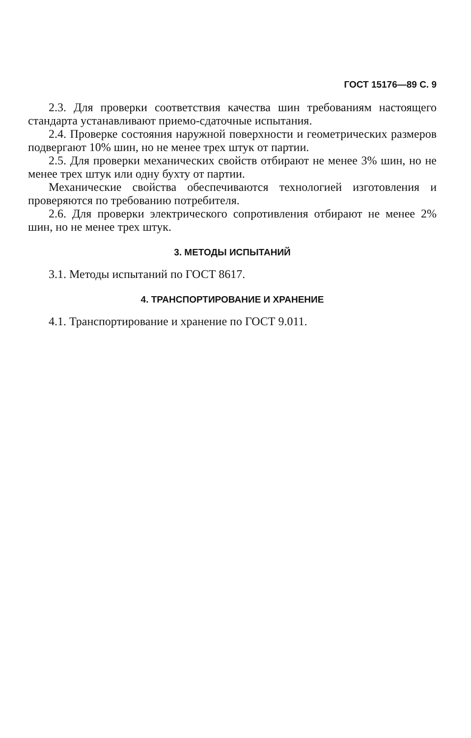ГОСТ 15176—89 С. 9
2.3. Для проверки соответствия качества шин требованиям настоящего стандарта устанавливают приемо-сдаточные испытания.
2.4. Проверке состояния наружной поверхности и геометрических размеров подвергают 10% шин, но не менее трех штук от партии.
2.5. Для проверки механических свойств отбирают не менее 3% шин, но не менее трех штук или одну бухту от партии.
Механические свойства обеспечиваются технологией изготовления и проверяются по требованию потребителя.
2.6. Для проверки электрического сопротивления отбирают не менее 2% шин, но не менее трех штук.
3. МЕТОДЫ ИСПЫТАНИЙ
3.1. Методы испытаний по ГОСТ 8617.
4. ТРАНСПОРТИРОВАНИЕ И ХРАНЕНИЕ
4.1. Транспортирование и хранение по ГОСТ 9.011.